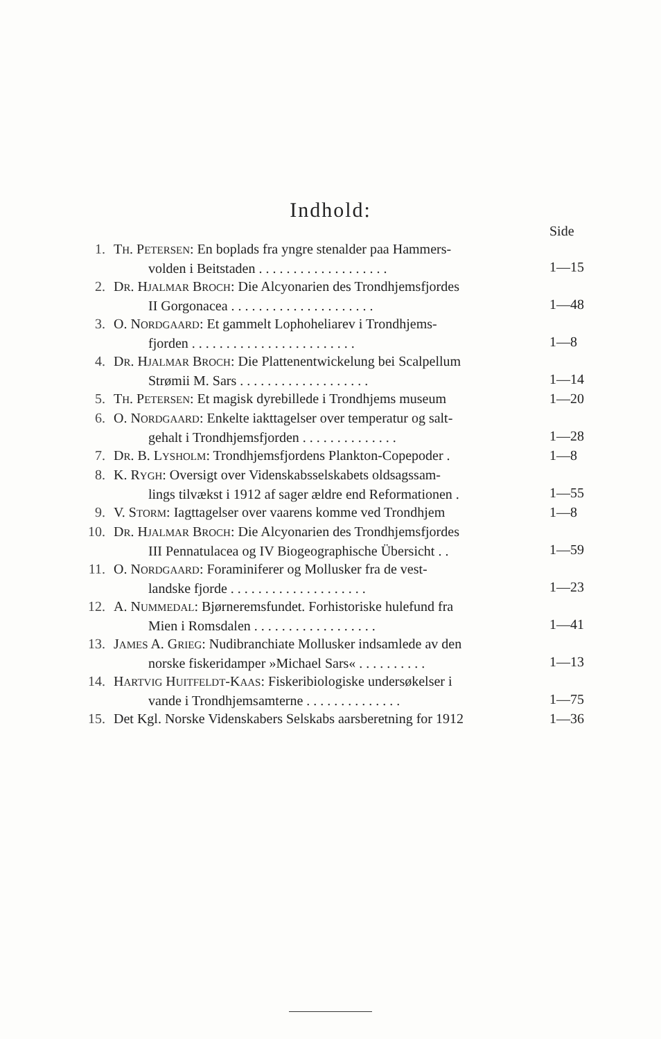Indhold:
| | | Side |
| 1. | T H . P ETERSEN : En boplads fra yngre stenalder paa Hammers- volden i Beitstaden . . . . . . . . . . . . . . . . . . . | 1—15 |
| 2. | D R . H JALMAR B ROCH : Die Alcyonarien des Trondhjemsfjordes II Gorgonacea . . . . . . . . . . . . . . . . . . . . . | 1—48 |
| 3. | O. N ORDGAARD : Et gammelt Lophoheliarev i Trondhjems- fjorden . . . . . . . . . . . . . . . . . . . . . . . . | 1—8 |
| 4. | D R . H JALMAR B ROCH : Die Plattenentwickelung bei Scalpellum Strømii M. Sars . . . . . . . . . . . . . . . . . . . | 1—14 |
| 5. | T H . P ETERSEN : Et magisk dyrebillede i Trondhjems museum | 1—20 |
| 6. | O. N ORDGAARD : Enkelte iakttagelser over temperatur og salt- gehalt i Trondhjemsfjorden . . . . . . . . . . . . . . | 1—28 |
| 7. | D R . B. L YSHOLM : Trondhjemsfjordens Plankton-Copepoder . | 1—8 |
| 8. | K. R YGH : Oversigt over Videnskabsselskabets oldsagssam- lings tilvækst i 1912 af sager ældre end Reformationen . | 1—55 |
| 9. | V. S TORM : Iagttagelser over vaarens komme ved Trondhjem | 1—8 |
| 10. | D R . H JALMAR B ROCH : Die Alcyonarien des Trondhjemsfjordes III Pennatulacea og IV Biogeographische Übersicht . . | 1—59 |
| 11. | O. N ORDGAARD : Foraminiferer og Mollusker fra de vest- landske fjorde . . . . . . . . . . . . . . . . . . . . | 1—23 |
| 12. | A. N UMMEDAL : Bjørneremsfundet. Forhistoriske hulefund fra Mien i Romsdalen . . . . . . . . . . . . . . . . . . | 1—41 |
| 13. | J AMES A. G RIEG : Nudibranchiate Mollusker indsamlede av den norske fiskeridamper »Michael Sars« . . . . . . . . . . | 1—13 |
| 14. | H ARTVIG H UITFELDT -K AAS : Fiskeribiologiske undersøkelser i vande i Trondhjemsamterne . . . . . . . . . . . . . . | 1—75 |
| 15. | Det Kgl. Norske Videnskabers Selskabs aarsberetning for 1912 | 1—36 |